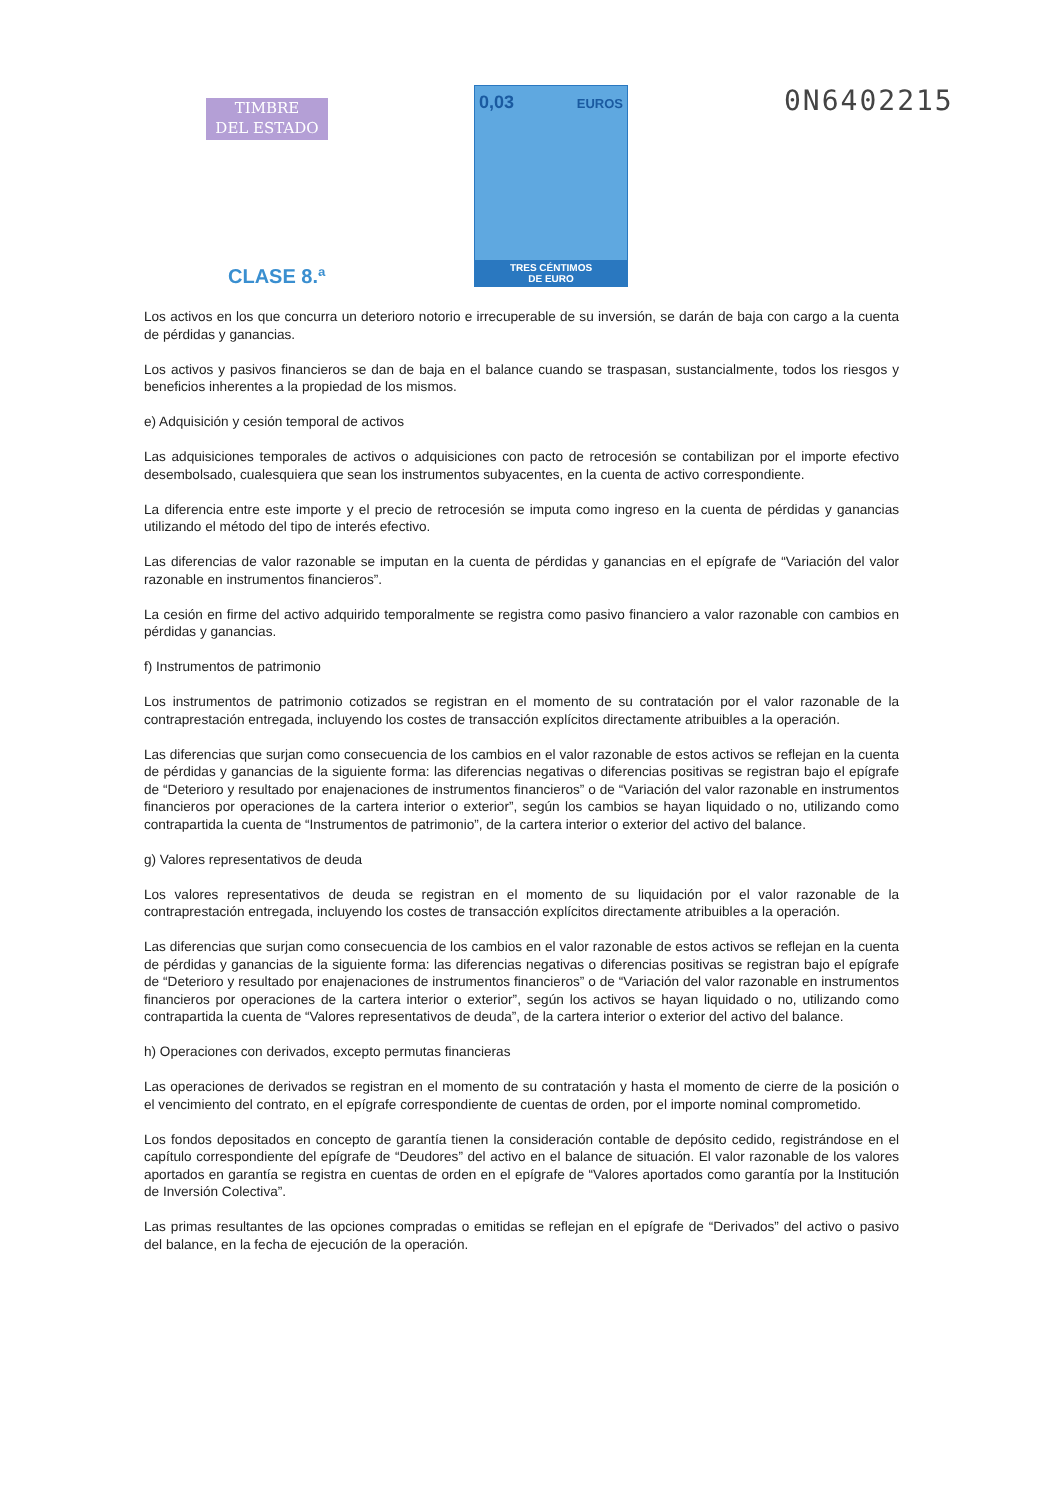TIMBRE
DEL ESTADO
CLASE 8.ª
0,03 EUROS
TRES CÉNTIMOS
DE EURO
0N6402215
Los activos en los que concurra un deterioro notorio e irrecuperable de su inversión, se darán de baja con cargo a la cuenta de pérdidas y ganancias.
Los activos y pasivos financieros se dan de baja en el balance cuando se traspasan, sustancialmente, todos los riesgos y beneficios inherentes a la propiedad de los mismos.
e) Adquisición y cesión temporal de activos
Las adquisiciones temporales de activos o adquisiciones con pacto de retrocesión se contabilizan por el importe efectivo desembolsado, cualesquiera que sean los instrumentos subyacentes, en la cuenta de activo correspondiente.
La diferencia entre este importe y el precio de retrocesión se imputa como ingreso en la cuenta de pérdidas y ganancias utilizando el método del tipo de interés efectivo.
Las diferencias de valor razonable se imputan en la cuenta de pérdidas y ganancias en el epígrafe de “Variación del valor razonable en instrumentos financieros”.
La cesión en firme del activo adquirido temporalmente se registra como pasivo financiero a valor razonable con cambios en pérdidas y ganancias.
f) Instrumentos de patrimonio
Los instrumentos de patrimonio cotizados se registran en el momento de su contratación por el valor razonable de la contraprestación entregada, incluyendo los costes de transacción explícitos directamente atribuibles a la operación.
Las diferencias que surjan como consecuencia de los cambios en el valor razonable de estos activos se reflejan en la cuenta de pérdidas y ganancias de la siguiente forma: las diferencias negativas o diferencias positivas se registran bajo el epígrafe de “Deterioro y resultado por enajenaciones de instrumentos financieros” o de “Variación del valor razonable en instrumentos financieros por operaciones de la cartera interior o exterior”, según los cambios se hayan liquidado o no, utilizando como contrapartida la cuenta de “Instrumentos de patrimonio”, de la cartera interior o exterior del activo del balance.
g) Valores representativos de deuda
Los valores representativos de deuda se registran en el momento de su liquidación por el valor razonable de la contraprestación entregada, incluyendo los costes de transacción explícitos directamente atribuibles a la operación.
Las diferencias que surjan como consecuencia de los cambios en el valor razonable de estos activos se reflejan en la cuenta de pérdidas y ganancias de la siguiente forma: las diferencias negativas o diferencias positivas se registran bajo el epígrafe de “Deterioro y resultado por enajenaciones de instrumentos financieros” o de “Variación del valor razonable en instrumentos financieros por operaciones de la cartera interior o exterior”, según los activos se hayan liquidado o no, utilizando como contrapartida la cuenta de “Valores representativos de deuda”, de la cartera interior o exterior del activo del balance.
h) Operaciones con derivados, excepto permutas financieras
Las operaciones de derivados se registran en el momento de su contratación y hasta el momento de cierre de la posición o el vencimiento del contrato, en el epígrafe correspondiente de cuentas de orden, por el importe nominal comprometido.
Los fondos depositados en concepto de garantía tienen la consideración contable de depósito cedido, registrándose en el capítulo correspondiente del epígrafe de “Deudores” del activo en el balance de situación. El valor razonable de los valores aportados en garantía se registra en cuentas de orden en el epígrafe de “Valores aportados como garantía por la Institución de Inversión Colectiva”.
Las primas resultantes de las opciones compradas o emitidas se reflejan en el epígrafe de “Derivados” del activo o pasivo del balance, en la fecha de ejecución de la operación.